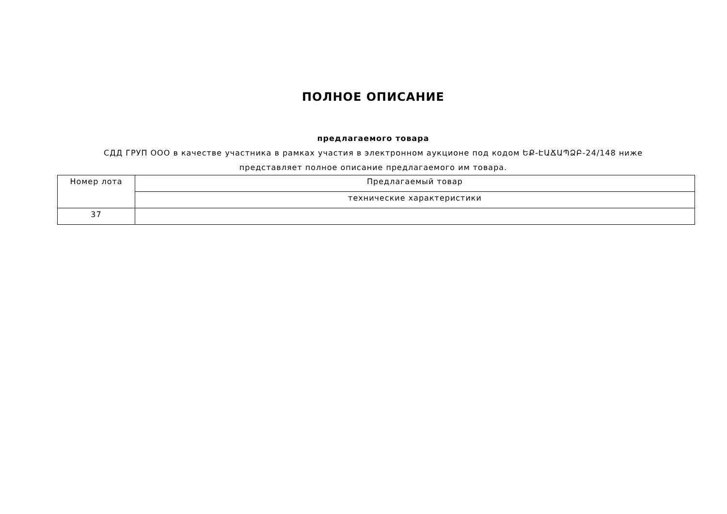ПОЛНОЕ ОПИСАНИЕ
предлагаемого товара
СДД ГРУП ООО в качестве участника в рамках участия в электронном аукционе под кодом ԵՔ-ԷԱՃԱՊՁԲ-24/148 ниже
представляет полное описание предлагаемого им товара.
| Номер лота | Предлагаемый товар |
| --- | --- |
| | технические характеристики |
| 37 | |